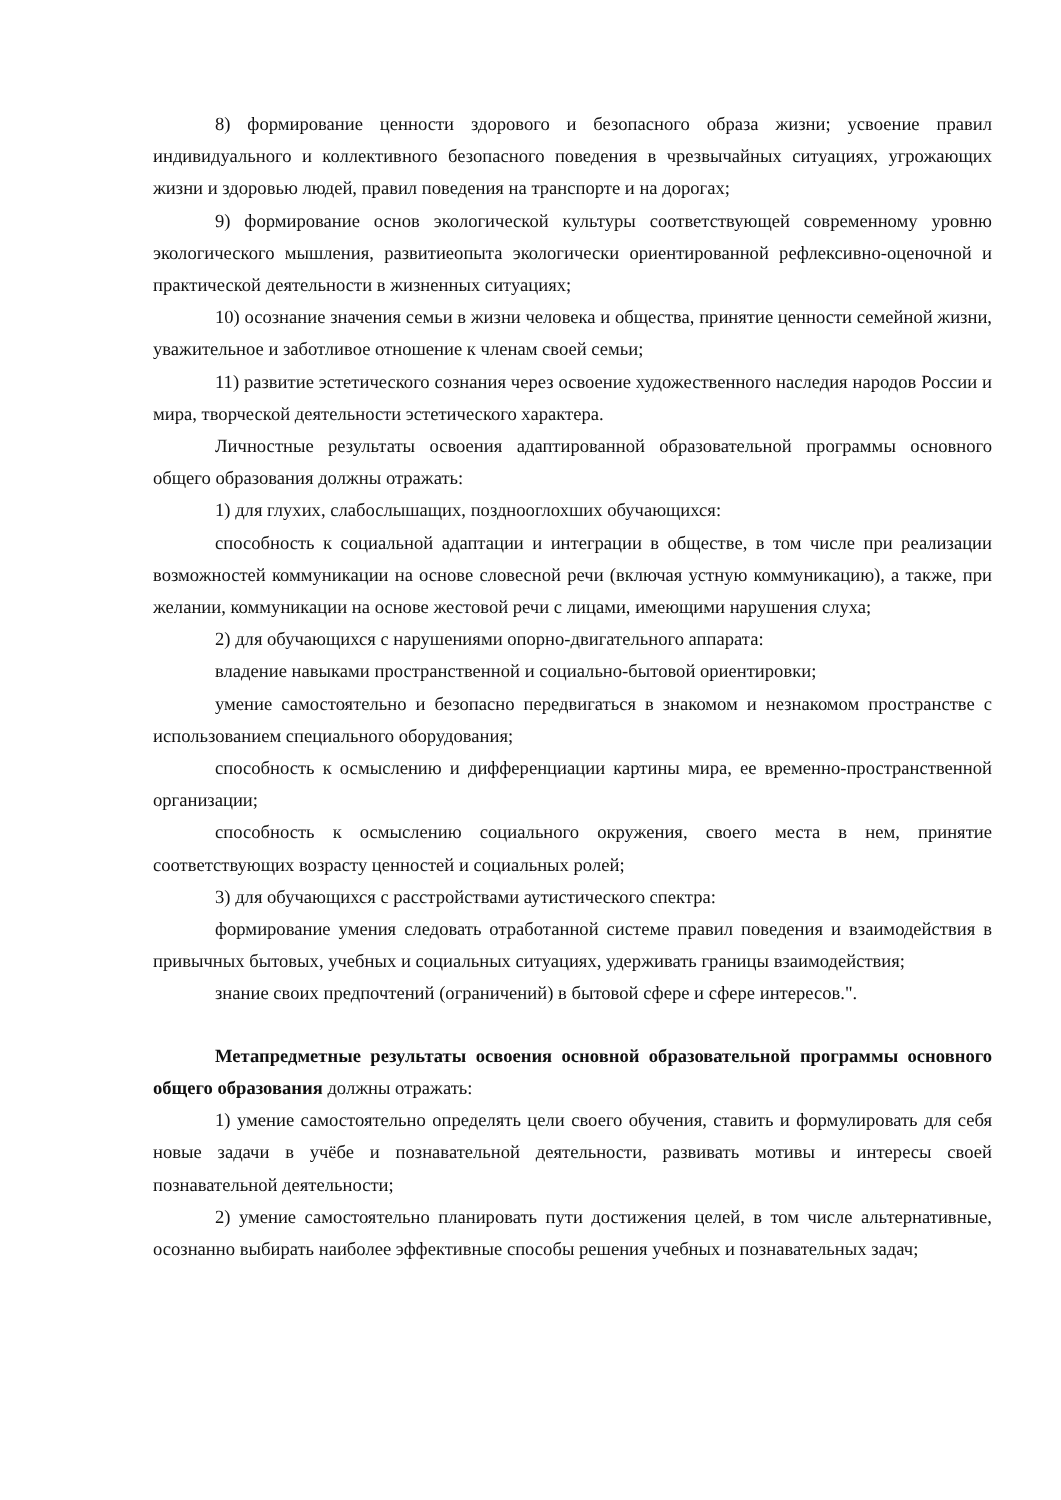8) формирование ценности здорового и безопасного образа жизни; усвоение правил индивидуального и коллективного безопасного поведения в чрезвычайных ситуациях, угрожающих жизни и здоровью людей, правил поведения на транспорте и на дорогах;
9) формирование основ экологической культуры соответствующей современному уровню экологического мышления, развитиеопыта экологически ориентированной рефлексивно-оценочной и практической деятельности в жизненных ситуациях;
10) осознание значения семьи в жизни человека и общества, принятие ценности семейной жизни, уважительное и заботливое отношение к членам своей семьи;
11) развитие эстетического сознания через освоение художественного наследия народов России и мира, творческой деятельности эстетического характера.
Личностные результаты освоения адаптированной образовательной программы основного общего образования должны отражать:
1) для глухих, слабослышащих, позднооглохших обучающихся:
способность к социальной адаптации и интеграции в обществе, в том числе при реализации возможностей коммуникации на основе словесной речи (включая устную коммуникацию), а также, при желании, коммуникации на основе жестовой речи с лицами, имеющими нарушения слуха;
2) для обучающихся с нарушениями опорно-двигательного аппарата:
владение навыками пространственной и социально-бытовой ориентировки;
умение самостоятельно и безопасно передвигаться в знакомом и незнакомом пространстве с использованием специального оборудования;
способность к осмыслению и дифференциации картины мира, ее временно-пространственной организации;
способность к осмыслению социального окружения, своего места в нем, принятие соответствующих возрасту ценностей и социальных ролей;
3) для обучающихся с расстройствами аутистического спектра:
формирование умения следовать отработанной системе правил поведения и взаимодействия в привычных бытовых, учебных и социальных ситуациях, удерживать границы взаимодействия;
знание своих предпочтений (ограничений) в бытовой сфере и сфере интересов.".
Метапредметные результаты освоения основной образовательной программы основного общего образования должны отражать:
1) умение самостоятельно определять цели своего обучения, ставить и формулировать для себя новые задачи в учёбе и познавательной деятельности, развивать мотивы и интересы своей познавательной деятельности;
2) умение самостоятельно планировать пути достижения целей, в том числе альтернативные, осознанно выбирать наиболее эффективные способы решения учебных и познавательных задач;